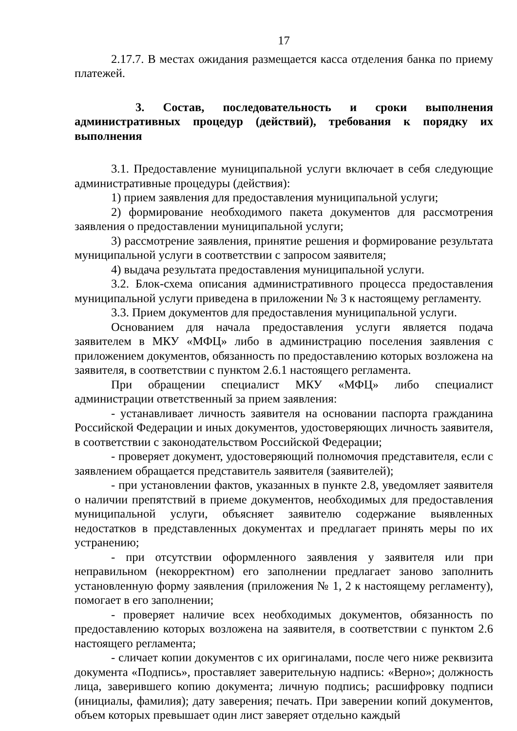17
2.17.7. В местах ожидания размещается касса отделения банка по приему платежей.
3. Состав, последовательность и сроки выполнения административных процедур (действий), требования к порядку их выполнения
3.1. Предоставление муниципальной услуги включает в себя следующие административные процедуры (действия):
1) прием заявления для предоставления муниципальной услуги;
2) формирование необходимого пакета документов для рассмотрения заявления о предоставлении муниципальной услуги;
3) рассмотрение заявления, принятие решения и формирование результата муниципальной услуги в соответствии с запросом заявителя;
4) выдача результата предоставления муниципальной услуги.
3.2. Блок-схема описания административного процесса предоставления муниципальной услуги приведена в приложении № 3 к настоящему регламенту.
3.3. Прием документов для предоставления муниципальной услуги.
Основанием для начала предоставления услуги является подача заявителем в МКУ «МФЦ» либо в администрацию поселения заявления с приложением документов, обязанность по предоставлению которых возложена на заявителя, в соответствии с пунктом 2.6.1 настоящего регламента.
При обращении специалист МКУ «МФЦ» либо специалист администрации ответственный за прием заявления:
- устанавливает личность заявителя на основании паспорта гражданина Российской Федерации и иных документов, удостоверяющих личность заявителя, в соответствии с законодательством Российской Федерации;
- проверяет документ, удостоверяющий полномочия представителя, если с заявлением обращается представитель заявителя (заявителей);
- при установлении фактов, указанных в пункте 2.8, уведомляет заявителя о наличии препятствий в приеме документов, необходимых для предоставления муниципальной услуги, объясняет заявителю содержание выявленных недостатков в представленных документах и предлагает принять меры по их устранению;
- при отсутствии оформленного заявления у заявителя или при неправильном (некорректном) его заполнении предлагает заново заполнить установленную форму заявления (приложения № 1, 2 к настоящему регламенту), помогает в его заполнении;
- проверяет наличие всех необходимых документов, обязанность по предоставлению которых возложена на заявителя, в соответствии с пунктом 2.6 настоящего регламента;
- сличает копии документов с их оригиналами, после чего ниже реквизита документа «Подпись», проставляет заверительную надпись: «Верно»; должность лица, заверившего копию документа; личную подпись; расшифровку подписи (инициалы, фамилия); дату заверения; печать. При заверении копий документов, объем которых превышает один лист заверяет отдельно каждый